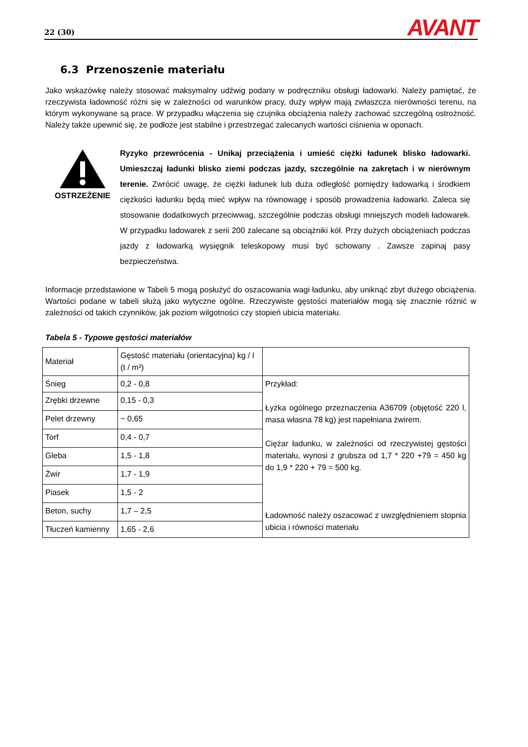22 (30) AVANT
6.3 Przenoszenie materiału
Jako wskazówkę należy stosować maksymalny udźwig podany w podręczniku obsługi ładowarki. Należy pamiętać, że rzeczywista ładowność różni się w zależności od warunków pracy, duży wpływ mają zwłaszcza nierówności terenu, na którym wykonywane są prace. W przypadku włączenia się czujnika obciążenia należy zachować szczególną ostrożność. Należy także upewnić się, że podłoże jest stabilne i przestrzegać zalecanych wartości ciśnienia w oponach.
OSTRZEŻENIE
Ryzyko przewrócenia - Unikaj przeciążenia i umieść ciężki ładunek blisko ładowarki. Umieszczaj ładunki blisko ziemi podczas jazdy, szczególnie na zakrętach i w nierównym terenie. Zwrócić uwagę, że ciężki ładunek lub duża odległość pomiędzy ładowarką i środkiem ciężkości ładunku będą mieć wpływ na równowagę i sposób prowadzenia ładowarki. Zaleca się stosowanie dodatkowych przeciwwag, szczególnie podczas obsługi mniejszych modeli ładowarek. W przypadku ładowarek z serii 200 zalecane są obciążniki kół. Przy dużych obciążeniach podczas jazdy z ładowarką wysięgnik teleskopowy musi być schowany . Zawsze zapinaj pasy bezpieczeństwa.
Informacje przedstawione w Tabeli 5 mogą posłużyć do oszacowania wagi ładunku, aby uniknąć zbyt dużego obciążenia. Wartości podane w tabeli służą jako wytyczne ogólne. Rzeczywiste gęstości materiałów mogą się znacznie różnić w zależności od takich czynników, jak poziom wilgotności czy stopień ubicia materiału.
Tabela 5 - Typowe gęstości materiałów
| Materiał | Gęstość materiału (orientacyjna) kg / l (t / m³) | |
| Śnieg | 0,2 - 0,8 | Przykład: Łyżka ogólnego przeznaczenia A36709 (objętość 220 l, masa własna 78 kg) jest napełniana żwirem. Ciężar ładunku, w zależności od rzeczywistej gęstości materiału, wynosi z grubsza od 1,7 * 220 +79 = 450 kg do 1,9 * 220 + 79 = 500 kg. Ładowność należy oszacować z uwzględnieniem stopnia ubicia i równości materiału |
| Zrębki drzewne | 0,15 - 0,3 | |
| Pelet drzewny | ~ 0,65 | |
| Torf | 0,4 - 0,7 | |
| Gleba | 1,5 - 1,8 | |
| Żwir | 1,7 - 1,9 | |
| Piasek | 1,5 - 2 | |
| Beton, suchy | 1,7 – 2,5 | |
| Tłuczeń kamienny | 1,65 - 2,6 | |